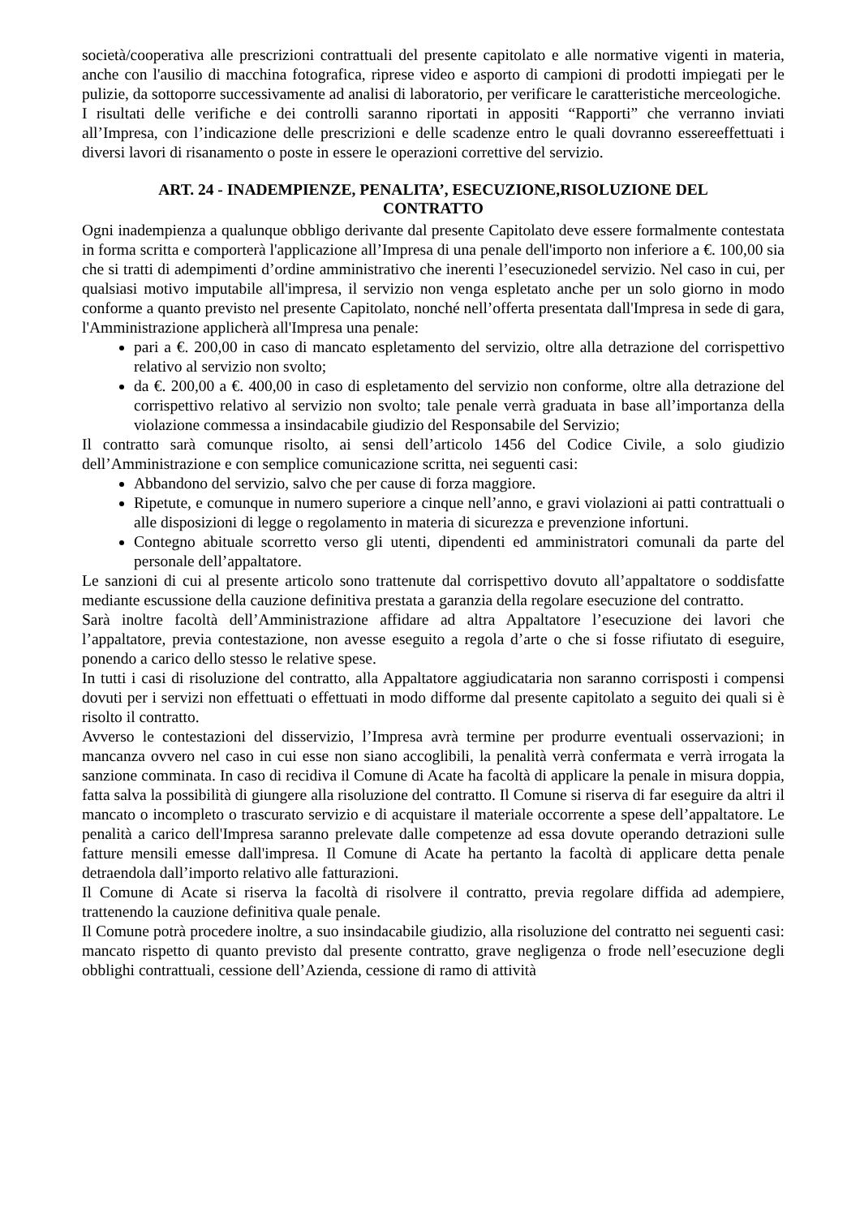società/cooperativa alle prescrizioni contrattuali del presente capitolato e alle normative vigenti in materia, anche con l'ausilio di macchina fotografica, riprese video e asporto di campioni di prodotti impiegati per le pulizie, da sottoporre successivamente ad analisi di laboratorio, per verificare le caratteristiche merceologiche.
I risultati delle verifiche e dei controlli saranno riportati in appositi “Rapporti” che verranno inviati all’Impresa, con l’indicazione delle prescrizioni e delle scadenze entro le quali dovranno essereeffettuati i diversi lavori di risanamento o poste in essere le operazioni correttive del servizio.
ART. 24 - INADEMPIENZE, PENALITA’, ESECUZIONE,RISOLUZIONE DEL CONTRATTO
Ogni inadempienza a qualunque obbligo derivante dal presente Capitolato deve essere formalmente contestata in forma scritta e comporterà l'applicazione all’Impresa di una penale dell'importo non inferiore a €. 100,00 sia che si tratti di adempimenti d’ordine amministrativo che inerenti l’esecuzionedel servizio. Nel caso in cui, per qualsiasi motivo imputabile all'impresa, il servizio non venga espletato anche per un solo giorno in modo conforme a quanto previsto nel presente Capitolato, nonché nell’offerta presentata dall'Impresa in sede di gara, l'Amministrazione applicherà all'Impresa una penale:
pari a €. 200,00 in caso di mancato espletamento del servizio, oltre alla detrazione del corrispettivo relativo al servizio non svolto;
da €. 200,00 a €. 400,00 in caso di espletamento del servizio non conforme, oltre alla detrazione del corrispettivo relativo al servizio non svolto; tale penale verrà graduata in base all’importanza della violazione commessa a insindacabile giudizio del Responsabile del Servizio;
Il contratto sarà comunque risolto, ai sensi dell’articolo 1456 del Codice Civile, a solo giudizio dell’Amministrazione e con semplice comunicazione scritta, nei seguenti casi:
Abbandono del servizio, salvo che per cause di forza maggiore.
Ripetute, e comunque in numero superiore a cinque nell’anno, e gravi violazioni ai patti contrattuali o alle disposizioni di legge o regolamento in materia di sicurezza e prevenzione infortuni.
Contegno abituale scorretto verso gli utenti, dipendenti ed amministratori comunali da parte del personale dell’appaltatore.
Le sanzioni di cui al presente articolo sono trattenute dal corrispettivo dovuto all’appaltatore o soddisfatte mediante escussione della cauzione definitiva prestata a garanzia della regolare esecuzione del contratto.
Sarà inoltre facoltà dell’Amministrazione affidare ad altra Appaltatore l’esecuzione dei lavori che l’appaltatore, previa contestazione, non avesse eseguito a regola d’arte o che si fosse rifiutato di eseguire, ponendo a carico dello stesso le relative spese.
In tutti i casi di risoluzione del contratto, alla Appaltatore aggiudicataria non saranno corrisposti i compensi dovuti per i servizi non effettuati o effettuati in modo difforme dal presente capitolato a seguito dei quali si è risolto il contratto.
Avverso le contestazioni del disservizio, l’Impresa avrà termine per produrre eventuali osservazioni; in mancanza ovvero nel caso in cui esse non siano accoglibili, la penalità verrà confermata e verrà irrogata la sanzione comminata. In caso di recidiva il Comune di Acate ha facoltà di applicare la penale in misura doppia, fatta salva la possibilità di giungere alla risoluzione del contratto. Il Comune si riserva di far eseguire da altri il mancato o incompleto o trascurato servizio e di acquistare il materiale occorrente a spese dell’appaltatore. Le penalità a carico dell'Impresa saranno prelevate dalle competenze ad essa dovute operando detrazioni sulle fatture mensili emesse dall'impresa. Il Comune di Acate ha pertanto la facoltà di applicare detta penale detraendola dall’importo relativo alle fatturazioni.
Il Comune di Acate si riserva la facoltà di risolvere il contratto, previa regolare diffida ad adempiere, trattenendo la cauzione definitiva quale penale.
Il Comune potrà procedere inoltre, a suo insindacabile giudizio, alla risoluzione del contratto nei seguenti casi: mancato rispetto di quanto previsto dal presente contratto, grave negligenza o frode nell’esecuzione degli obblighi contrattuali, cessione dell’Azienda, cessione di ramo di attività